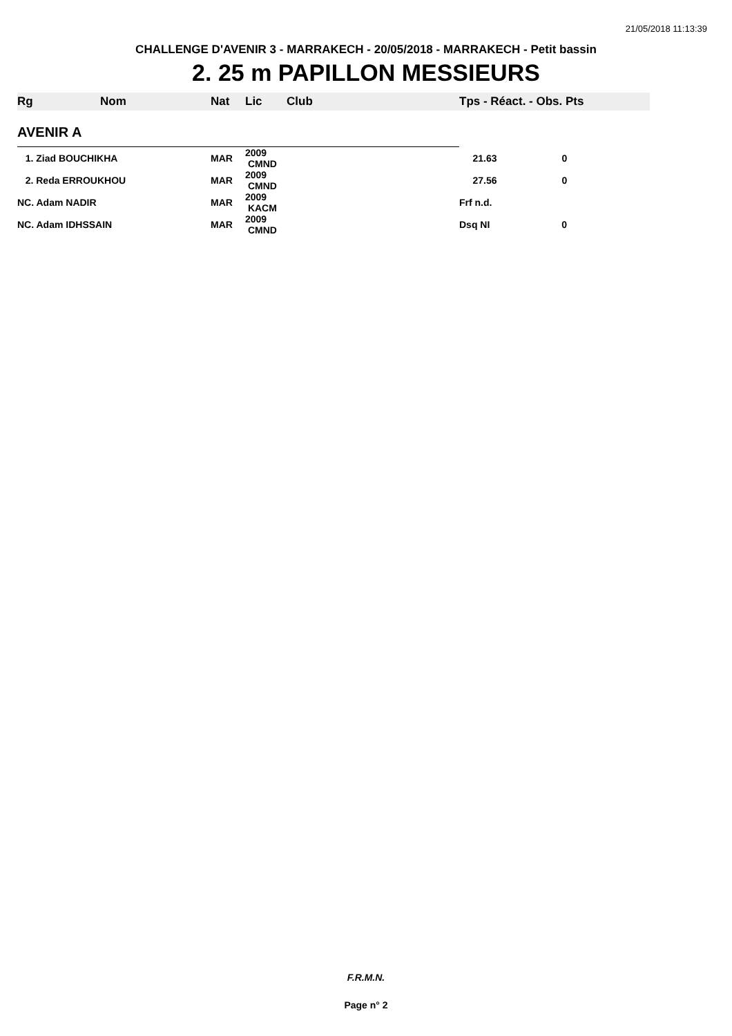21/05/2018 11:13:39
CHALLENGE D'AVENIR 3 - MARRAKECH - 20/05/2018 - MARRAKECH - Petit bassin
2. 25 m PAPILLON MESSIEURS
| Rg | Nom | Nat | Lic | Club | Tps - Réact. - Obs. Pts |
| --- | --- | --- | --- | --- | --- |
| AVENIR A | | | | | |
| 1. Ziad BOUCHIKHA | | MAR | 2009 CMND | | 21.63 0 |
| 2. Reda ERROUKHOU | | MAR | 2009 CMND | | 27.56 0 |
| NC. Adam NADIR | | MAR | 2009 KACM | | Frf n.d. |
| NC. Adam IDHSSAIN | | MAR | 2009 CMND | | Dsq NI 0 |
F.R.M.N.
Page n° 2